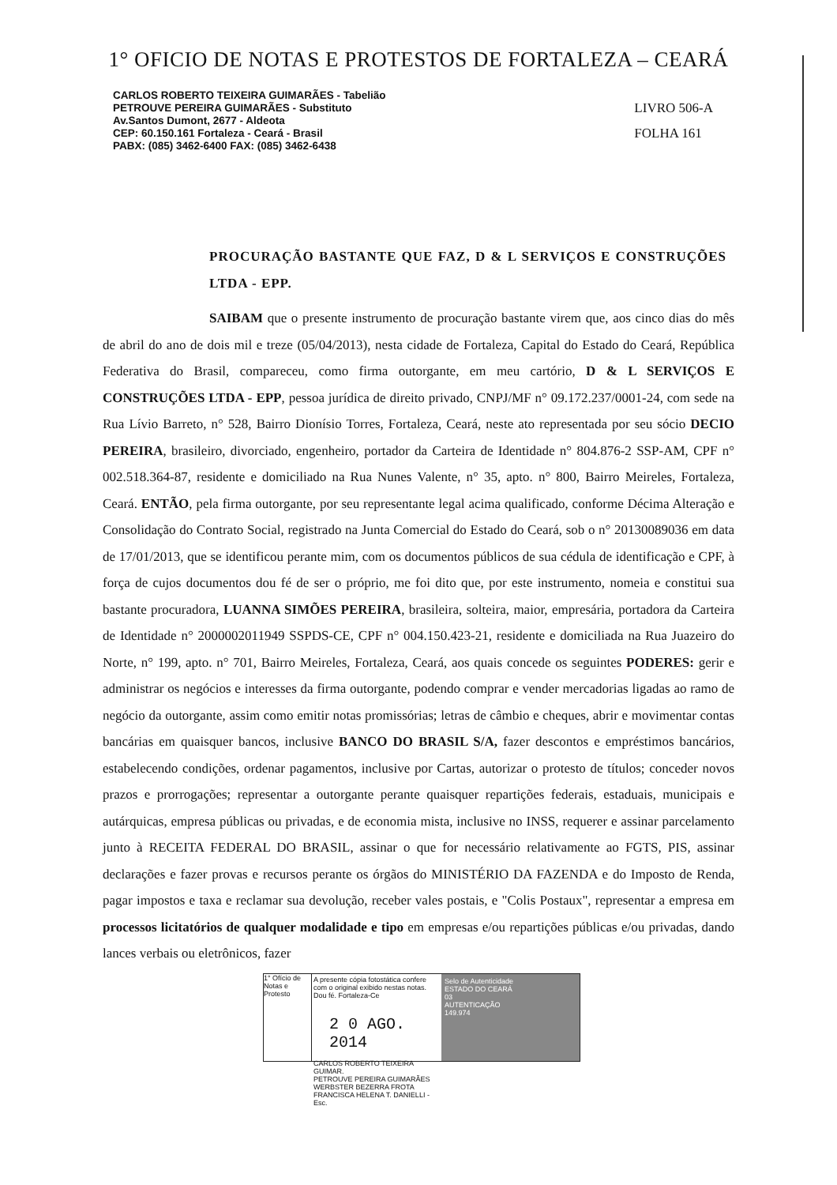1° OFICIO DE NOTAS E PROTESTOS DE FORTALEZA – CEARÁ
CARLOS ROBERTO TEIXEIRA GUIMARÃES - Tabelião
PETROUVE PEREIRA GUIMARÃES - Substituto
Av.Santos Dumont, 2677 - Aldeota
CEP: 60.150.161 Fortaleza - Ceará - Brasil
PABX: (085) 3462-6400 FAX: (085) 3462-6438
LIVRO 506-A
FOLHA 161
PROCURAÇÃO BASTANTE QUE FAZ, D & L SERVIÇOS E CONSTRUÇÕES LTDA - EPP.
SAIBAM que o presente instrumento de procuração bastante virem que, aos cinco dias do mês de abril do ano de dois mil e treze (05/04/2013), nesta cidade de Fortaleza, Capital do Estado do Ceará, República Federativa do Brasil, compareceu, como firma outorgante, em meu cartório, D & L SERVIÇOS E CONSTRUÇÕES LTDA - EPP, pessoa jurídica de direito privado, CNPJ/MF n° 09.172.237/0001-24, com sede na Rua Lívio Barreto, n° 528, Bairro Dionísio Torres, Fortaleza, Ceará, neste ato representada por seu sócio DECIO PEREIRA, brasileiro, divorciado, engenheiro, portador da Carteira de Identidade n° 804.876-2 SSP-AM, CPF n° 002.518.364-87, residente e domiciliado na Rua Nunes Valente, n° 35, apto. n° 800, Bairro Meireles, Fortaleza, Ceará. ENTÃO, pela firma outorgante, por seu representante legal acima qualificado, conforme Décima Alteração e Consolidação do Contrato Social, registrado na Junta Comercial do Estado do Ceará, sob o n° 20130089036 em data de 17/01/2013, que se identificou perante mim, com os documentos públicos de sua cédula de identificação e CPF, à força de cujos documentos dou fé de ser o próprio, me foi dito que, por este instrumento, nomeia e constitui sua bastante procuradora, LUANNA SIMÕES PEREIRA, brasileira, solteira, maior, empresária, portadora da Carteira de Identidade n° 2000002011949 SSPDS-CE, CPF n° 004.150.423-21, residente e domiciliada na Rua Juazeiro do Norte, n° 199, apto. n° 701, Bairro Meireles, Fortaleza, Ceará, aos quais concede os seguintes PODERES: gerir e administrar os negócios e interesses da firma outorgante, podendo comprar e vender mercadorias ligadas ao ramo de negócio da outorgante, assim como emitir notas promissórias; letras de câmbio e cheques, abrir e movimentar contas bancárias em quaisquer bancos, inclusive BANCO DO BRASIL S/A, fazer descontos e empréstimos bancários, estabelecendo condições, ordenar pagamentos, inclusive por Cartas, autorizar o protesto de títulos; conceder novos prazos e prorrogações; representar a outorgante perante quaisquer repartições federais, estaduais, municipais e autárquicas, empresa públicas ou privadas, e de economia mista, inclusive no INSS, requerer e assinar parcelamento junto à RECEITA FEDERAL DO BRASIL, assinar o que for necessário relativamente ao FGTS, PIS, assinar declarações e fazer provas e recursos perante os órgãos do MINISTÉRIO DA FAZENDA e do Imposto de Renda, pagar impostos e taxa e reclamar sua devolução, receber vales postais, e "Colis Postaux", representar a empresa em processos licitatórios de qualquer modalidade e tipo em empresas e/ou repartições públicas e/ou privadas, dando lances verbais ou eletrônicos, fazer
1° Ofício de Notas e Protesto
A presente cópia fotostática confere com o original exibido nestas notas. Dou fé. Fortaleza-Ce
2 0 AGO. 2014
CARLOS ROBERTO TEIXEIRA GUIMAR.
PETROUVE PEREIRA GUIMARÃES
WERBSTER BEZERRA FROTA
FRANCISCA HELENA T. DANIELLI - Esc.
Selo de Autenticidade
ESTADO DO CEARÁ
03
AUTENTICAÇÃO
149.974